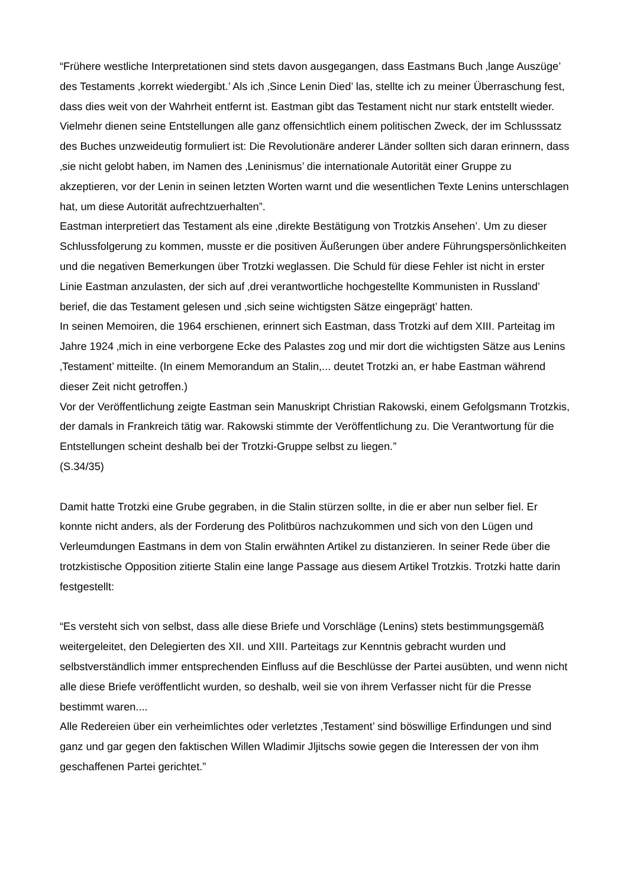“Frühere westliche Interpretationen sind stets davon ausgegangen, dass Eastmans Buch ‚lange Auszüge’ des Testaments ‚korrekt wiedergibt.’ Als ich ‚Since Lenin Died’ las, stellte ich zu meiner Überraschung fest, dass dies weit von der Wahrheit entfernt ist. Eastman gibt das Testament nicht nur stark entstellt wieder. Vielmehr dienen seine Entstellungen alle ganz offensichtlich einem politischen Zweck, der im Schlusssatz des Buches unzweideutig formuliert ist: Die Revolutionäre anderer Länder sollten sich daran erinnern, dass ‚sie nicht gelobt haben, im Namen des ‚Leninismus’ die internationale Autorität einer Gruppe zu akzeptieren, vor der Lenin in seinen letzten Worten warnt und die wesentlichen Texte Lenins unterschlagen hat, um diese Autorität aufrechtzuerhalten”.
Eastman interpretiert das Testament als eine ‚direkte Bestätigung von Trotzkis Ansehen’. Um zu dieser Schlussfolgerung zu kommen, musste er die positiven Äußerungen über andere Führungspersönlichkeiten und die negativen Bemerkungen über Trotzki weglassen. Die Schuld für diese Fehler ist nicht in erster Linie Eastman anzulasten, der sich auf ‚drei verantwortliche hochgestellte Kommunisten in Russland’ berief, die das Testament gelesen und ‚sich seine wichtigsten Sätze eingeprägt’ hatten.
In seinen Memoiren, die 1964 erschienen, erinnert sich Eastman, dass Trotzki auf dem XIII. Parteitag im Jahre 1924 ‚mich in eine verborgene Ecke des Palastes zog und mir dort die wichtigsten Sätze aus Lenins ‚Testament’ mitteilte. (In einem Memorandum an Stalin,... deutet Trotzki an, er habe Eastman während dieser Zeit nicht getroffen.)
Vor der Veröffentlichung zeigte Eastman sein Manuskript Christian Rakowski, einem Gefolgsmann Trotzkis, der damals in Frankreich tätig war. Rakowski stimmte der Veröffentlichung zu. Die Verantwortung für die Entstellungen scheint deshalb bei der Trotzki-Gruppe selbst zu liegen.”
(S.34/35)
Damit hatte Trotzki eine Grube gegraben, in die Stalin stürzen sollte, in die er aber nun selber fiel. Er konnte nicht anders, als der Forderung des Politbüros nachzukommen und sich von den Lügen und Verleumdungen Eastmans in dem von Stalin erwähnten Artikel zu distanzieren. In seiner Rede über die trotzkistische Opposition zitierte Stalin eine lange Passage aus diesem Artikel Trotzkis. Trotzki hatte darin festgestellt:
“Es versteht sich von selbst, dass alle diese Briefe und Vorschläge (Lenins) stets bestimmungsgemäß weitergeleitet, den Delegierten des XII. und XIII. Parteitags zur Kenntnis gebracht wurden und selbstverständlich immer entsprechenden Einfluss auf die Beschlüsse der Partei ausübten, und wenn nicht alle diese Briefe veröffentlicht wurden, so deshalb, weil sie von ihrem Verfasser nicht für die Presse bestimmt waren....
Alle Redereien über ein verheimlichtes oder verletztes ‚Testament’ sind böswillige Erfindungen und sind ganz und gar gegen den faktischen Willen Wladimir Jljitschs sowie gegen die Interessen der von ihm geschaffenen Partei gerichtet.”